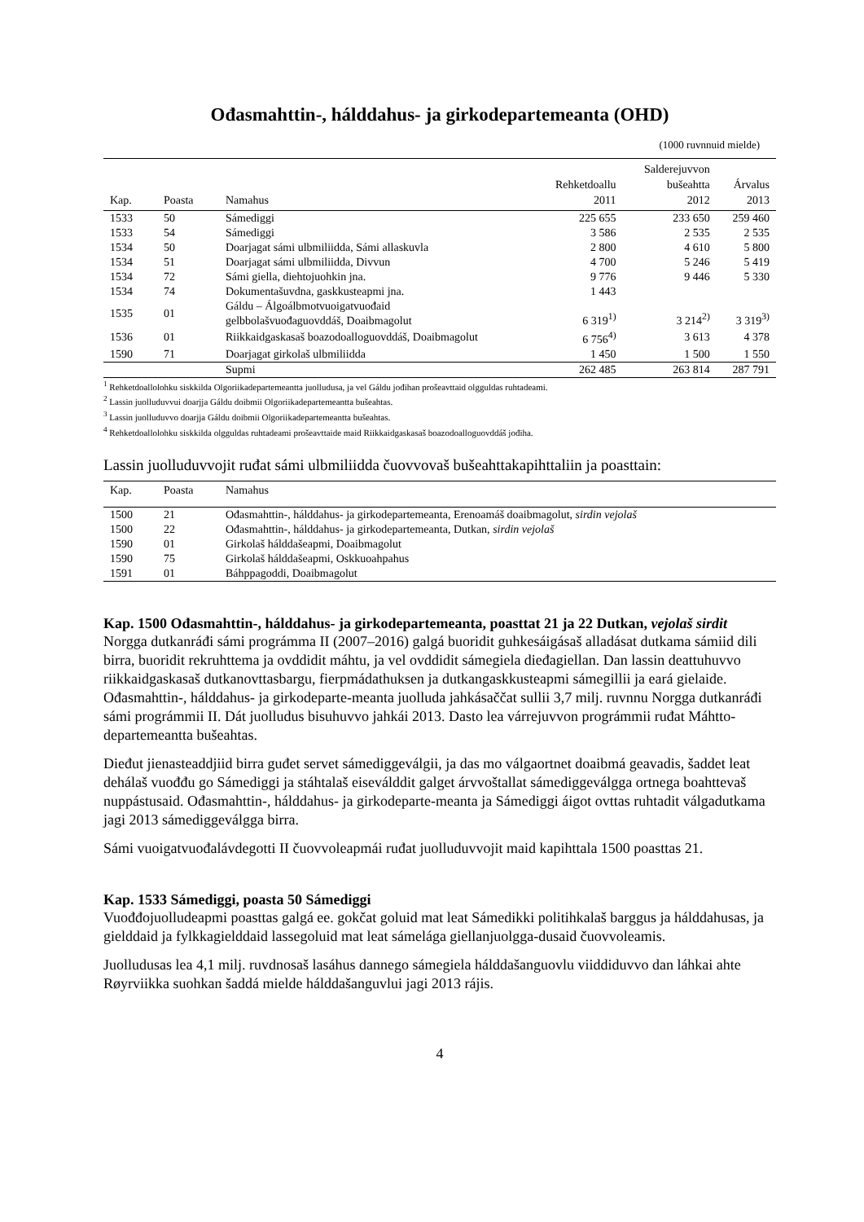Ođasmahttin-, hálddahus- ja girkodepartemeanta (OHD)
(1000 ruvnnuid mielde)
| Kap. | Poasta | Namahus | Rehketdoallu 2011 | Salderejuvvon bušeahtta 2012 | Árvalus 2013 |
| --- | --- | --- | --- | --- | --- |
| 1533 | 50 | Sámediggi | 225 655 | 233 650 | 259 460 |
| 1533 | 54 | Sámediggi | 3 586 | 2 535 | 2 535 |
| 1534 | 50 | Doarjagat sámi ulbmiliidda, Sámi allaskuvla | 2 800 | 4 610 | 5 800 |
| 1534 | 51 | Doarjagat sámi ulbmiliidda, Divvun | 4 700 | 5 246 | 5 419 |
| 1534 | 72 | Sámi giella, diehtojuohkin jna. | 9 776 | 9 446 | 5 330 |
| 1534 | 74 | Dokumentašuvdna, gaskkusteapmi jna. | 1 443 | | |
| 1535 | 01 | Gáldu – Álgoálbmotvuoigatvuođaid gelbbolašvuođaguovddáš, Doaibmagolut | 6 319<sup>1)</sup> | 3 214<sup>2)</sup> | 3 319<sup>3)</sup> |
| 1536 | 01 | Riikkaidgaskasaš boazodoalloguovddáš, Doaibmagolut | 6 756<sup>4)</sup> | 3 613 | 4 378 |
| 1590 | 71 | Doarjagat girkolaš ulbmiliidda | 1 450 | 1 500 | 1 550 |
| | | Supmi | 262 485 | 263 814 | 287 791 |
<sup>1</sup> Rehketdoallolohku siskkilda Olgoriikadepartemeantta juolludusa, ja vel Gáldu jođihan prošeavttaid olgguldas ruhtadeami.
<sup>2</sup> Lassin juolluduvvui doarjja Gáldu doibmii Olgoriikadepartemeantta bušeahtas.
<sup>3</sup> Lassin juolluduvvo doarjja Gáldu doibmii Olgoriikadepartemeantta bušeahtas.
<sup>4</sup> Rehketdoallolohku siskkilda olgguldas ruhtadeami prošeavttaide maid Riikkaidgaskasaš boazodoalloguovddáš jođiha.
Lassin juolluduvvojit ruđat sámi ulbmiliidda čuovvovaš bušeahttakapihttaliin ja poasttain:
| Kap. | Poasta | Namahus |
| --- | --- | --- |
| 1500 | 21 | Ođasmahttin-, hálddahus- ja girkodepartemeanta, Erenoamáš doaibmagolut, sirdin vejolaš |
| 1500 | 22 | Ođasmahttin-, hálddahus- ja girkodepartemeanta, Dutkan, sirdin vejolaš |
| 1590 | 01 | Girkolaš hálddašeapmi, Doaibmagolut |
| 1590 | 75 | Girkolaš hálddašeapmi, Oskkuoahpahus |
| 1591 | 01 | Báhppagoddi, Doaibmagolut |
Kap. 1500 Ođasmahttin-, hálddahus- ja girkodepartemeanta, poasttat 21 ja 22 Dutkan, vejolaš sirdit
Norgga dutkanráđi sámi prográmma II (2007–2016) galgá buoridit guhkesáigásaš alladásat dutkama sámiid dili birra, buoridit rekruhttema ja ovddidit máhtu, ja vel ovddidit sámegiela dieđagiellan. Dan lassin deattuhuvvo riikkaidgaskasaš dutkanovttasbargu, fierpmádathuksen ja dutkangaskkusteapmi sámegillii ja eará gielaide. Ođasmahttin-, hálddahus- ja girkodeparte-meanta juolluda jahkásaččat sullii 3,7 milj. ruvnnu Norgga dutkanráđi sámi prográmmii II. Dát juolludus bisuhuvvo jahkái 2013. Dasto lea várrejuvvon prográmmii ruđat Máhtto-departemeantta bušeahtas.
Dieđut jienasteaddjiid birra guđet servet sámediggeválgii, ja das mo válgaortnet doaibmá geavadis, šaddet leat dehálaš vuođđu go Sámediggi ja stáhtalaš eiseválddit galget árvvoštallat sámediggeválgga ortnega boahttevaš nuppástusaid. Ođasmahttin-, hálddahus- ja girkodeparte-meanta ja Sámediggi áigot ovttas ruhtadit válgadutkama jagi 2013 sámediggeválgga birra.
Sámi vuoigatvuođalávdegotti II čuovvoleapmái ruđat juolluduvvojit maid kapihttala 1500 poasttas 21.
Kap. 1533 Sámediggi, poasta 50 Sámediggi
Vuođđojuolludeapmi poasttas galgá ee. gokčat goluid mat leat Sámedikki politihkalaš barggus ja hálddahusas, ja gielddaid ja fylkkagielddaid lassegoluid mat leat sámelága giellanjuolgga-dusaid čuovvoleamis.
Juolludusas lea 4,1 milj. ruvdnosaš lasáhus dannego sámegiela hálddašanguovlu viiddiduvvo dan láhkai ahte Røyrviikka suohkan šaddá mielde hálddašanguvlui jagi 2013 rájis.
4